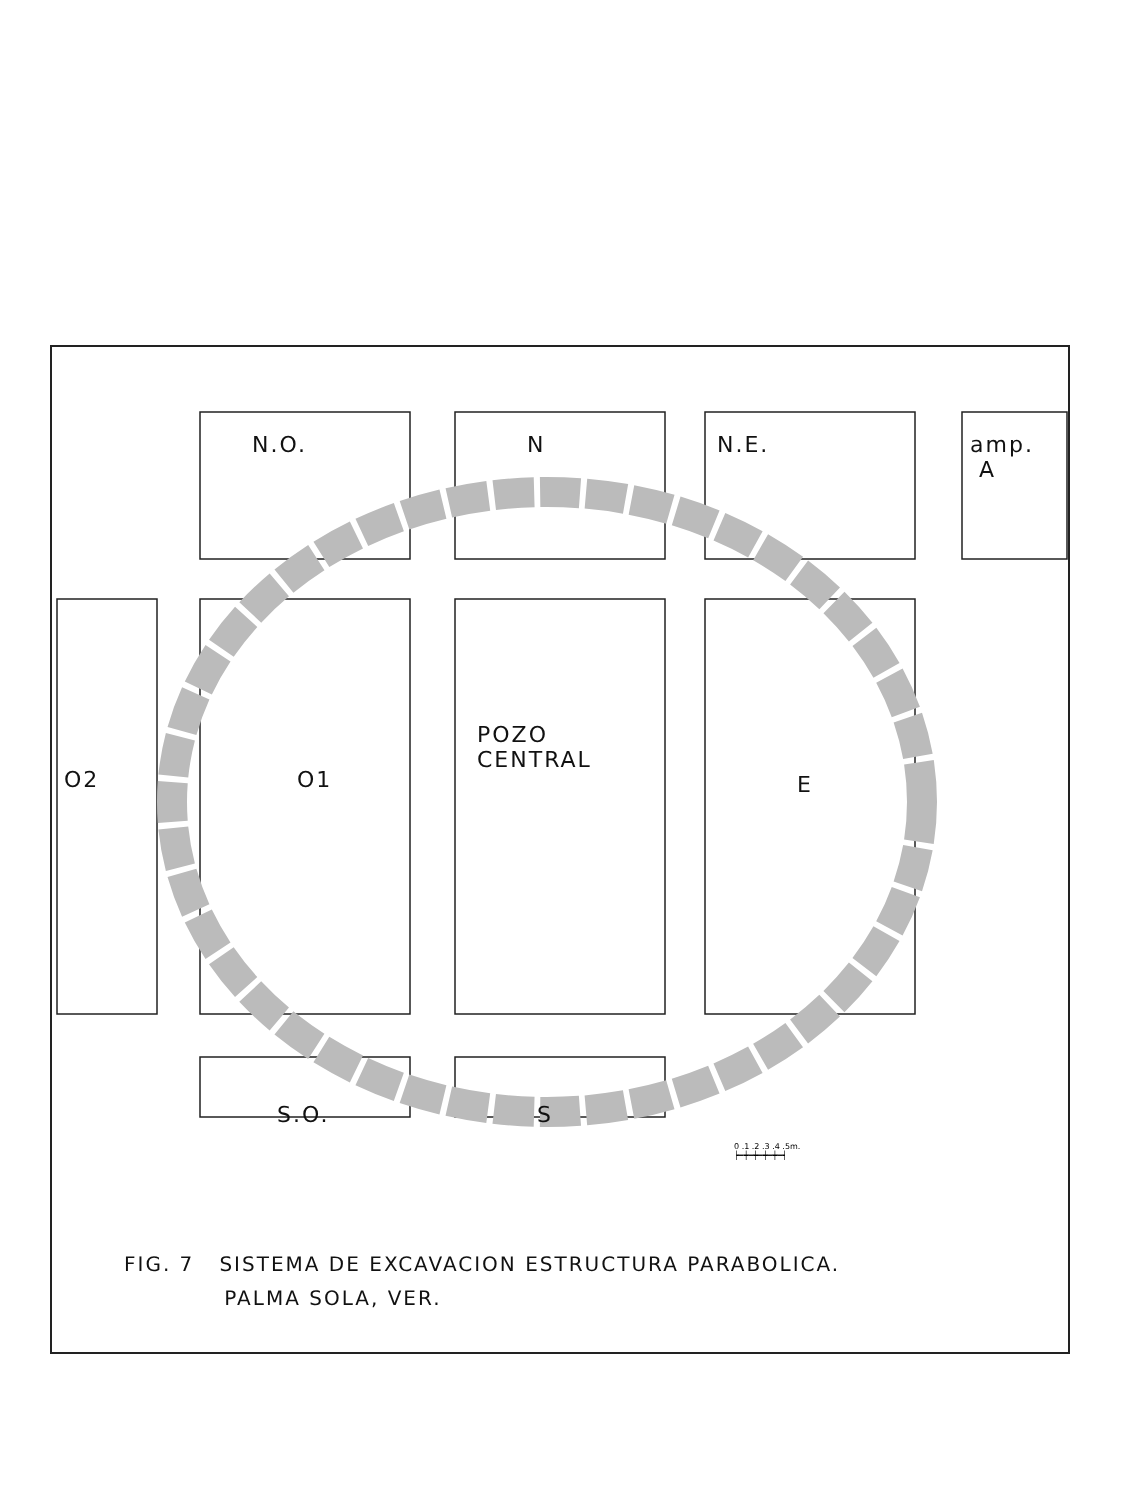N.O. N N.E.
amp.
A
O2 O1
POZO
CENTRAL
E
S.O. S
0 .1 .2 .3 .4 .5m.
┝━┿━┿━┿━┿━┥
FIG. 7 SISTEMA DE EXCAVACION ESTRUCTURA PARABOLICA.
PALMA SOLA, VER.